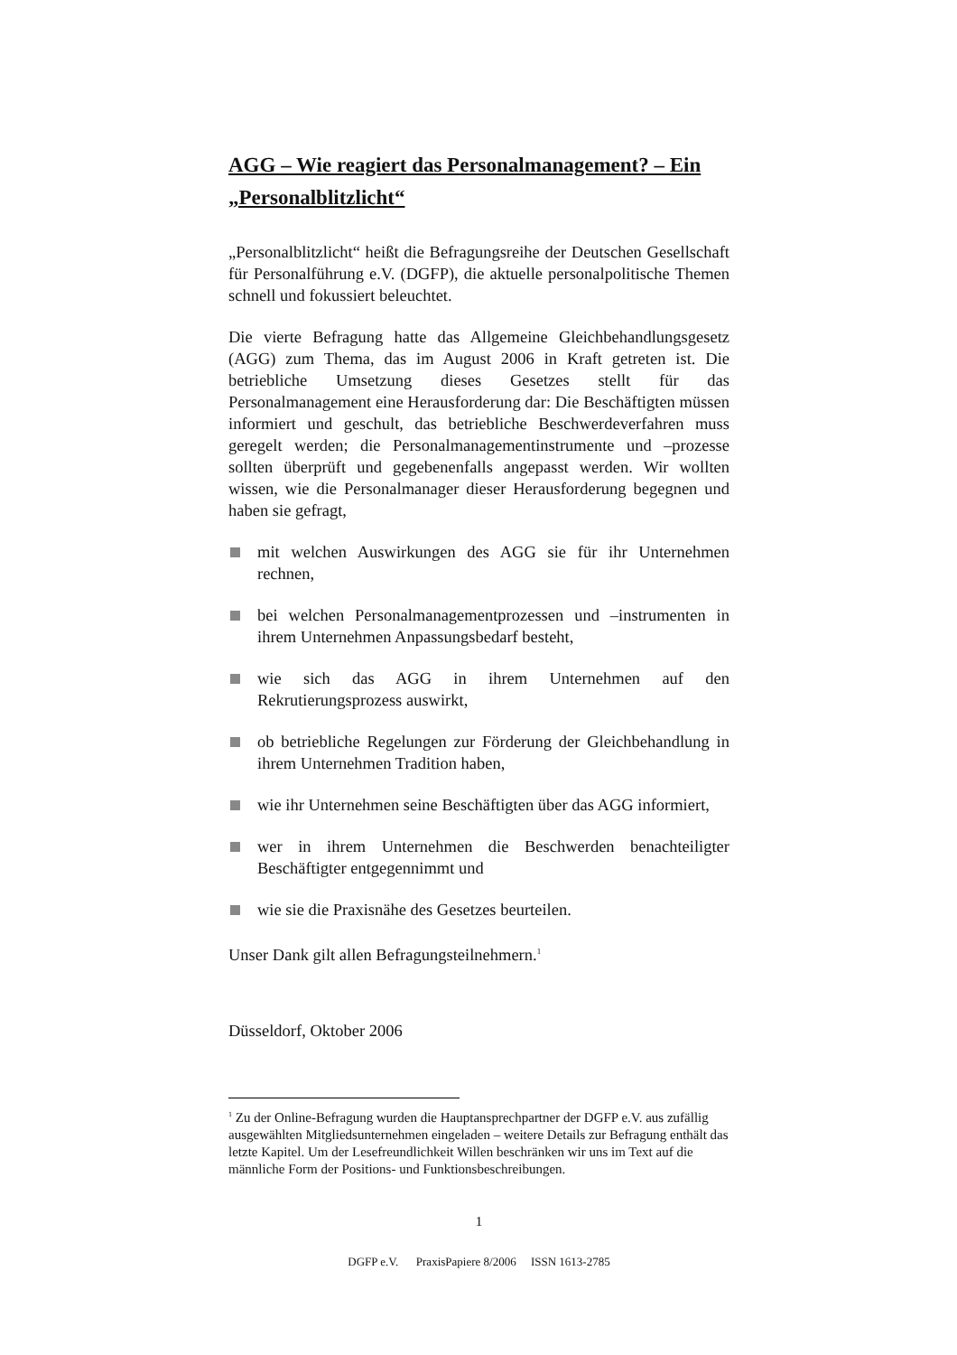AGG – Wie reagiert das Personalmanagement? – Ein „Personalblitzlicht“
„Personalblitzlicht“ heißt die Befragungsreihe der Deutschen Gesellschaft für Personalführung e.V. (DGFP), die aktuelle personalpolitische Themen schnell und fokussiert beleuchtet.
Die vierte Befragung hatte das Allgemeine Gleichbehandlungsgesetz (AGG) zum Thema, das im August 2006 in Kraft getreten ist. Die betriebliche Umsetzung dieses Gesetzes stellt für das Personalmanagement eine Herausforderung dar: Die Beschäftigten müssen informiert und geschult, das betriebliche Beschwerdeverfahren muss geregelt werden; die Personalmanagementinstrumente und –prozesse sollten überprüft und gegebenenfalls angepasst werden. Wir wollten wissen, wie die Personalmanager dieser Herausforderung begegnen und haben sie gefragt,
mit welchen Auswirkungen des AGG sie für ihr Unternehmen rechnen,
bei welchen Personalmanagementprozessen und –instrumenten in ihrem Unternehmen Anpassungsbedarf besteht,
wie sich das AGG in ihrem Unternehmen auf den Rekrutierungsprozess auswirkt,
ob betriebliche Regelungen zur Förderung der Gleichbehandlung in ihrem Unternehmen Tradition haben,
wie ihr Unternehmen seine Beschäftigten über das AGG informiert,
wer in ihrem Unternehmen die Beschwerden benachteiligter Beschäftigter entgegennimmt und
wie sie die Praxisnähe des Gesetzes beurteilen.
Unser Dank gilt allen Befragungsteilnehmern.<sup>1</sup>
Düsseldorf, Oktober 2006
<sup>1</sup> Zu der Online-Befragung wurden die Hauptansprechpartner der DGFP e.V. aus zufällig ausgewählten Mitgliedsunternehmen eingeladen – weitere Details zur Befragung enthält das letzte Kapitel. Um der Lesefreundlichkeit Willen beschränken wir uns im Text auf die männliche Form der Positions- und Funktionsbeschreibungen.
1
DGFP e.V. PraxisPapiere 8/2006 ISSN 1613-2785